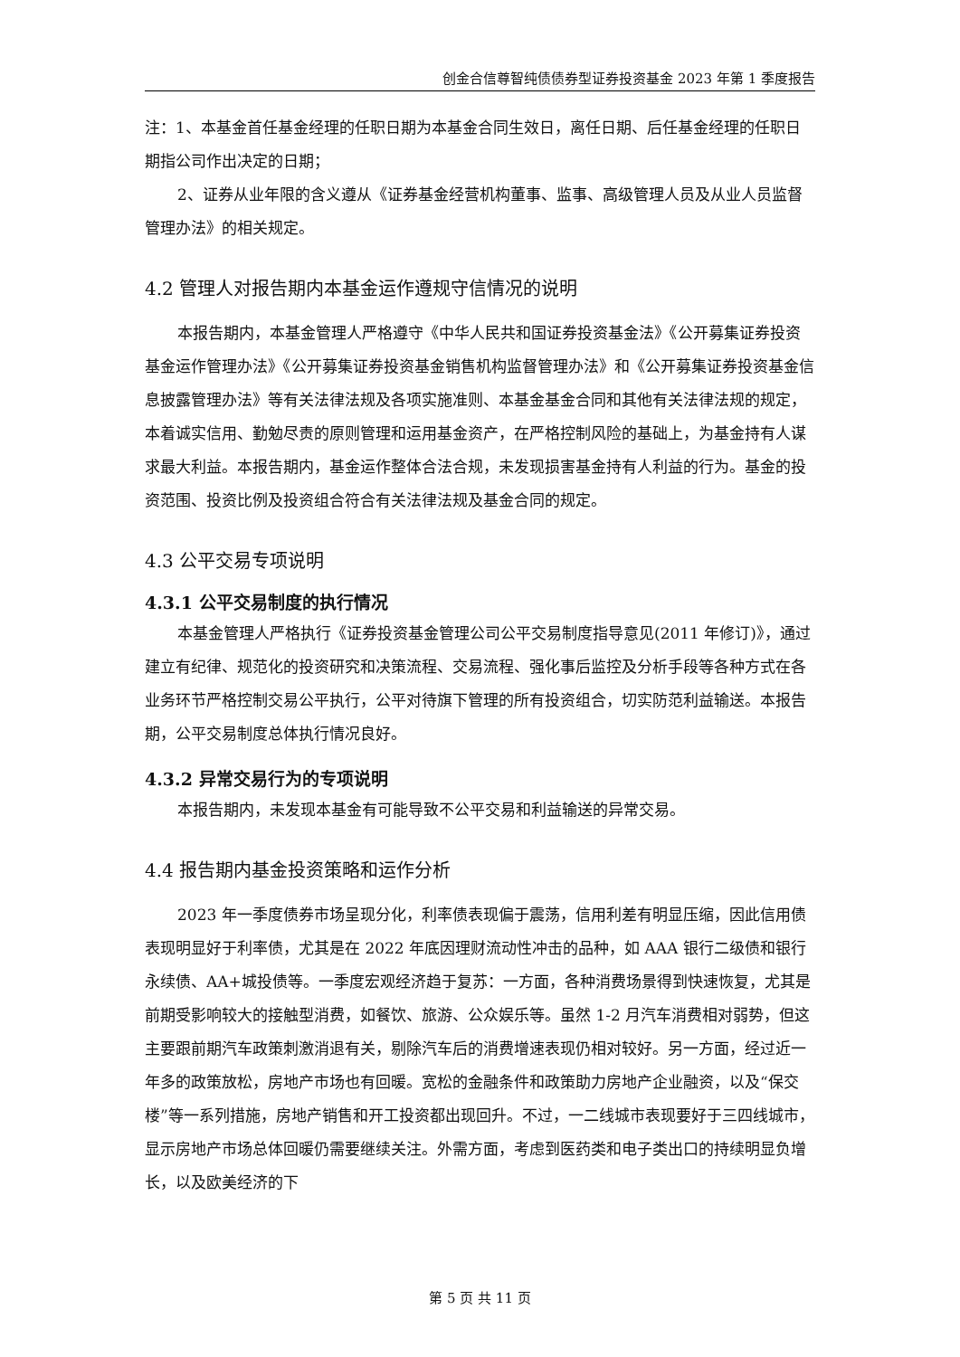创金合信尊智纯债债券型证券投资基金 2023 年第 1 季度报告
注：1、本基金首任基金经理的任职日期为本基金合同生效日，离任日期、后任基金经理的任职日期指公司作出决定的日期；
2、证券从业年限的含义遵从《证券基金经营机构董事、监事、高级管理人员及从业人员监督管理办法》的相关规定。
4.2 管理人对报告期内本基金运作遵规守信情况的说明
本报告期内，本基金管理人严格遵守《中华人民共和国证券投资基金法》《公开募集证券投资基金运作管理办法》《公开募集证券投资基金销售机构监督管理办法》和《公开募集证券投资基金信息披露管理办法》等有关法律法规及各项实施准则、本基金基金合同和其他有关法律法规的规定，本着诚实信用、勤勉尽责的原则管理和运用基金资产，在严格控制风险的基础上，为基金持有人谋求最大利益。本报告期内，基金运作整体合法合规，未发现损害基金持有人利益的行为。基金的投资范围、投资比例及投资组合符合有关法律法规及基金合同的规定。
4.3 公平交易专项说明
4.3.1 公平交易制度的执行情况
本基金管理人严格执行《证券投资基金管理公司公平交易制度指导意见(2011 年修订)》，通过建立有纪律、规范化的投资研究和决策流程、交易流程、强化事后监控及分析手段等各种方式在各业务环节严格控制交易公平执行，公平对待旗下管理的所有投资组合，切实防范利益输送。本报告期，公平交易制度总体执行情况良好。
4.3.2 异常交易行为的专项说明
本报告期内，未发现本基金有可能导致不公平交易和利益输送的异常交易。
4.4 报告期内基金投资策略和运作分析
2023 年一季度债券市场呈现分化，利率债表现偏于震荡，信用利差有明显压缩，因此信用债表现明显好于利率债，尤其是在 2022 年底因理财流动性冲击的品种，如 AAA 银行二级债和银行永续债、AA+城投债等。一季度宏观经济趋于复苏：一方面，各种消费场景得到快速恢复，尤其是前期受影响较大的接触型消费，如餐饮、旅游、公众娱乐等。虽然 1-2 月汽车消费相对弱势，但这主要跟前期汽车政策刺激消退有关，剔除汽车后的消费增速表现仍相对较好。另一方面，经过近一年多的政策放松，房地产市场也有回暖。宽松的金融条件和政策助力房地产企业融资，以及“保交楼”等一系列措施，房地产销售和开工投资都出现回升。不过，一二线城市表现要好于三四线城市，显示房地产市场总体回暖仍需要继续关注。外需方面，考虑到医药类和电子类出口的持续明显负增长，以及欧美经济的下
第 5 页 共 11 页